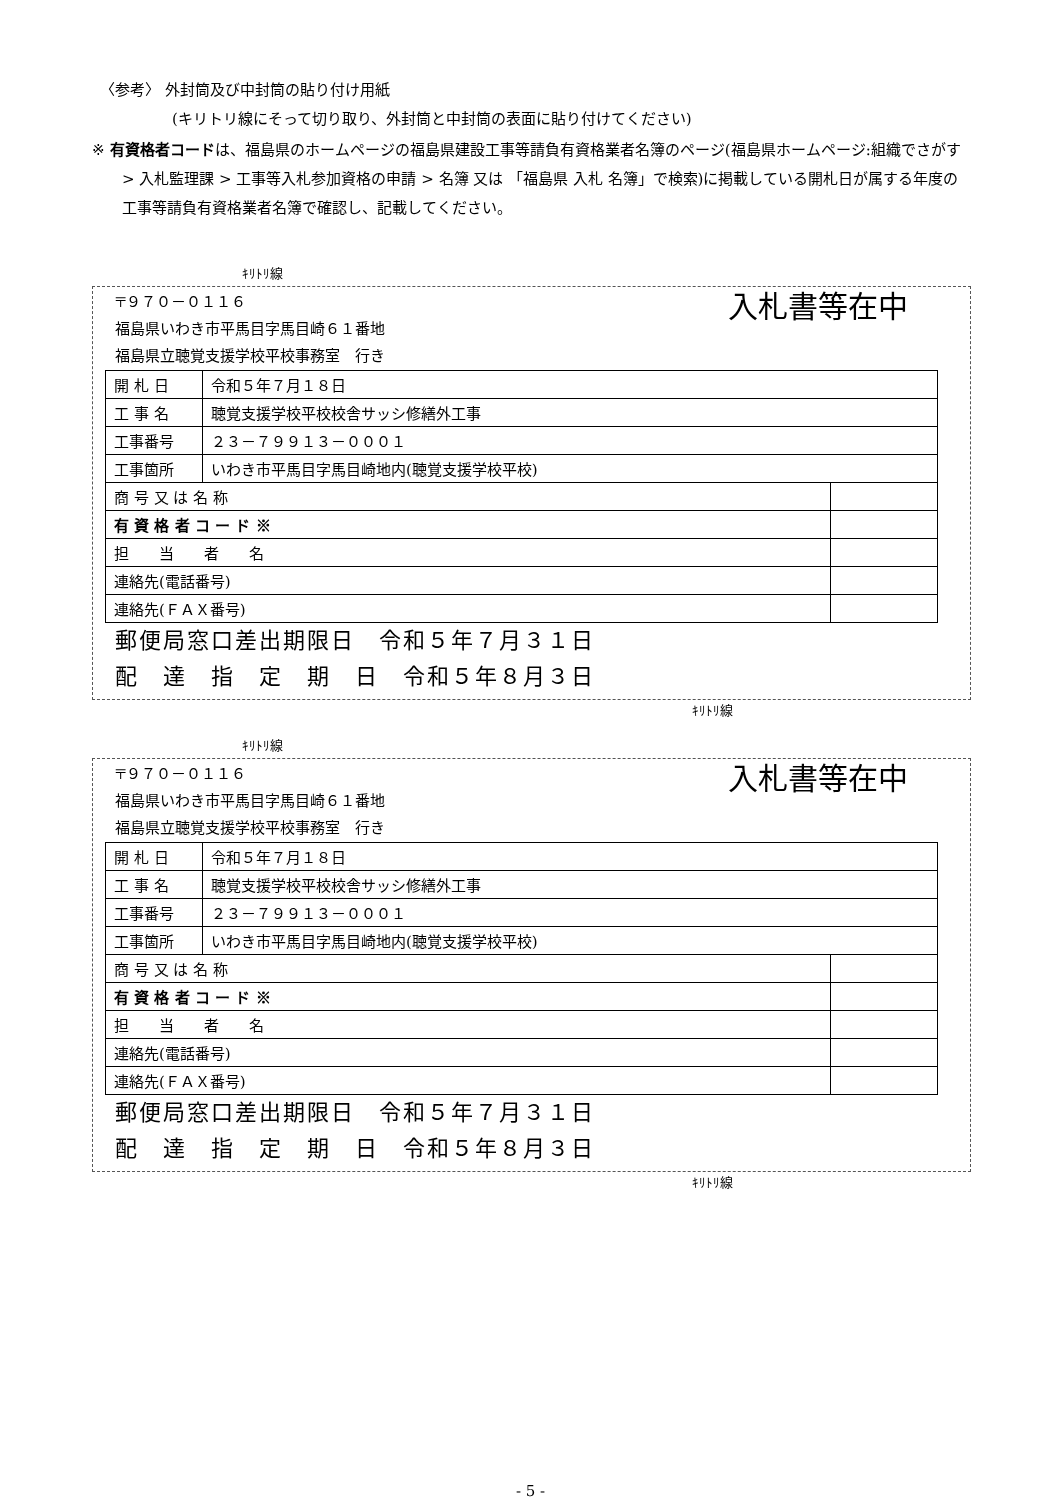〈参考〉 外封筒及び中封筒の貼り付け用紙
(キリトリ線にそって切り取り、外封筒と中封筒の表面に貼り付けてください)
※ 有資格者コードは、福島県のホームページの福島県建設工事等請負有資格業者名簿のページ(福島県ホームページ:組織でさがす > 入札監理課 > 工事等入札参加資格の申請 > 名簿 又は 「福島県 入札 名簿」で検索)に掲載している開札日が属する年度の工事等請負有資格業者名簿で確認し、記載してください。
ｷﾘﾄﾘ線
〒９７０－０１１６
福島県いわき市平馬目字馬目崎６１番地
福島県立聴覚支援学校平校事務室　行き
入札書等在中
| 開 札 日 | 令和５年７月１８日 | |
| 工 事 名 | 聴覚支援学校平校校舎サッシ修繕外工事 | |
| 工事番号 | ２３－７９９１３－０００１ | |
| 工事箇所 | いわき市平馬目字馬目崎地内(聴覚支援学校平校) | |
| 商 号 又 は 名 称 | | |
| 有 資 格 者 コ ー ド ※ | | |
| 担 当 者 名 | | |
| 連絡先(電話番号) | | |
| 連絡先(ＦＡＸ番号) | | |
郵便局窓口差出期限日　令和５年７月３１日
配　達　指　定　期　日　令和５年８月３日
ｷﾘﾄﾘ線
ｷﾘﾄﾘ線
〒９７０－０１１６
福島県いわき市平馬目字馬目崎６１番地
福島県立聴覚支援学校平校事務室　行き
入札書等在中
| 開 札 日 | 令和５年７月１８日 | |
| 工 事 名 | 聴覚支援学校平校校舎サッシ修繕外工事 | |
| 工事番号 | ２３－７９９１３－０００１ | |
| 工事箇所 | いわき市平馬目字馬目崎地内(聴覚支援学校平校) | |
| 商 号 又 は 名 称 | | |
| 有 資 格 者 コ ー ド ※ | | |
| 担 当 者 名 | | |
| 連絡先(電話番号) | | |
| 連絡先(ＦＡＸ番号) | | |
郵便局窓口差出期限日　令和５年７月３１日
配　達　指　定　期　日　令和５年８月３日
ｷﾘﾄﾘ線
- 5 -